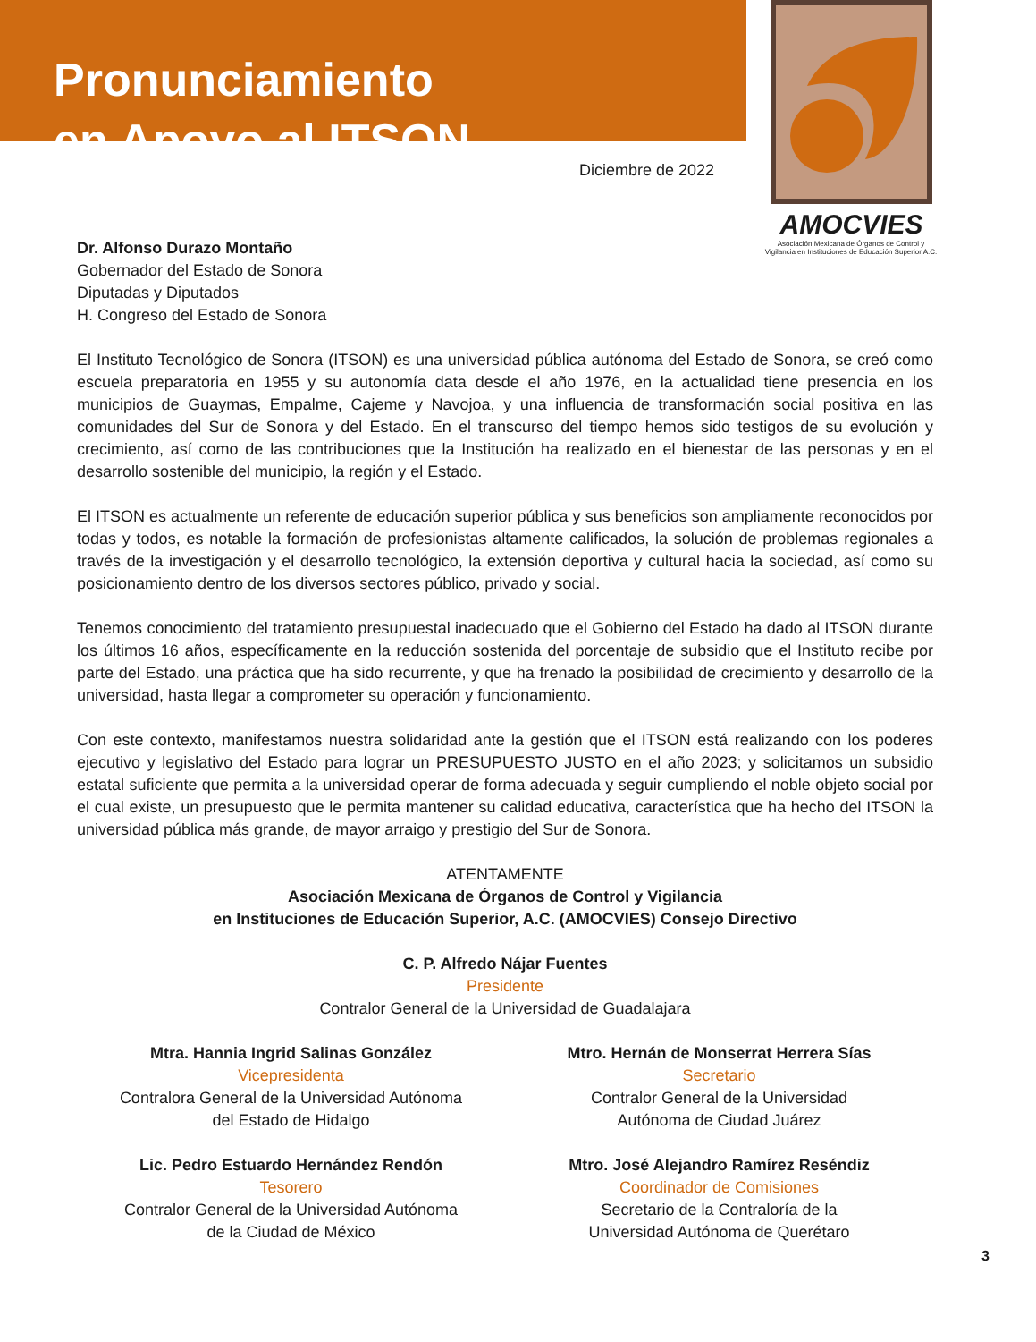Pronunciamiento
en Apoyo al ITSON
AMOCVIES
Asociación Mexicana de Órganos de Control y Vigilancia en Instituciones de Educación Superior A.C.
Diciembre de 2022
Dr. Alfonso Durazo Montaño
Gobernador del Estado de Sonora
Diputadas y Diputados
H. Congreso del Estado de Sonora
El Instituto Tecnológico de Sonora (ITSON) es una universidad pública autónoma del Estado de Sonora, se creó como escuela preparatoria en 1955 y su autonomía data desde el año 1976, en la actualidad tiene presencia en los municipios de Guaymas, Empalme, Cajeme y Navojoa, y una influencia de transformación social positiva en las comunidades del Sur de Sonora y del Estado. En el transcurso del tiempo hemos sido testigos de su evolución y crecimiento, así como de las contribuciones que la Institución ha realizado en el bienestar de las personas y en el desarrollo sostenible del municipio, la región y el Estado.
El ITSON es actualmente un referente de educación superior pública y sus beneficios son ampliamente reconocidos por todas y todos, es notable la formación de profesionistas altamente calificados, la solución de problemas regionales a través de la investigación y el desarrollo tecnológico, la extensión deportiva y cultural hacia la sociedad, así como su posicionamiento dentro de los diversos sectores público, privado y social.
Tenemos conocimiento del tratamiento presupuestal inadecuado que el Gobierno del Estado ha dado al ITSON durante los últimos 16 años, específicamente en la reducción sostenida del porcentaje de subsidio que el Instituto recibe por parte del Estado, una práctica que ha sido recurrente, y que ha frenado la posibilidad de crecimiento y desarrollo de la universidad, hasta llegar a comprometer su operación y funcionamiento.
Con este contexto, manifestamos nuestra solidaridad ante la gestión que el ITSON está realizando con los poderes ejecutivo y legislativo del Estado para lograr un PRESUPUESTO JUSTO en el año 2023; y solicitamos un subsidio estatal suficiente que permita a la universidad operar de forma adecuada y seguir cumpliendo el noble objeto social por el cual existe, un presupuesto que le permita mantener su calidad educativa, característica que ha hecho del ITSON la universidad pública más grande, de mayor arraigo y prestigio del Sur de Sonora.
ATENTAMENTE
Asociación Mexicana de Órganos de Control y Vigilancia
en Instituciones de Educación Superior, A.C. (AMOCVIES) Consejo Directivo
C. P. Alfredo Nájar Fuentes
Presidente
Contralor General de la Universidad de Guadalajara
Mtra. Hannia Ingrid Salinas González
Vicepresidenta
Contralora General de la Universidad Autónoma
del Estado de Hidalgo
Mtro. Hernán de Monserrat Herrera Sías
Secretario
Contralor General de la Universidad
Autónoma de Ciudad Juárez
Lic. Pedro Estuardo Hernández Rendón
Tesorero
Contralor General de la Universidad Autónoma
de la Ciudad de México
Mtro. José Alejandro Ramírez Reséndiz
Coordinador de Comisiones
Secretario de la Contraloría de la
Universidad Autónoma de Querétaro
3